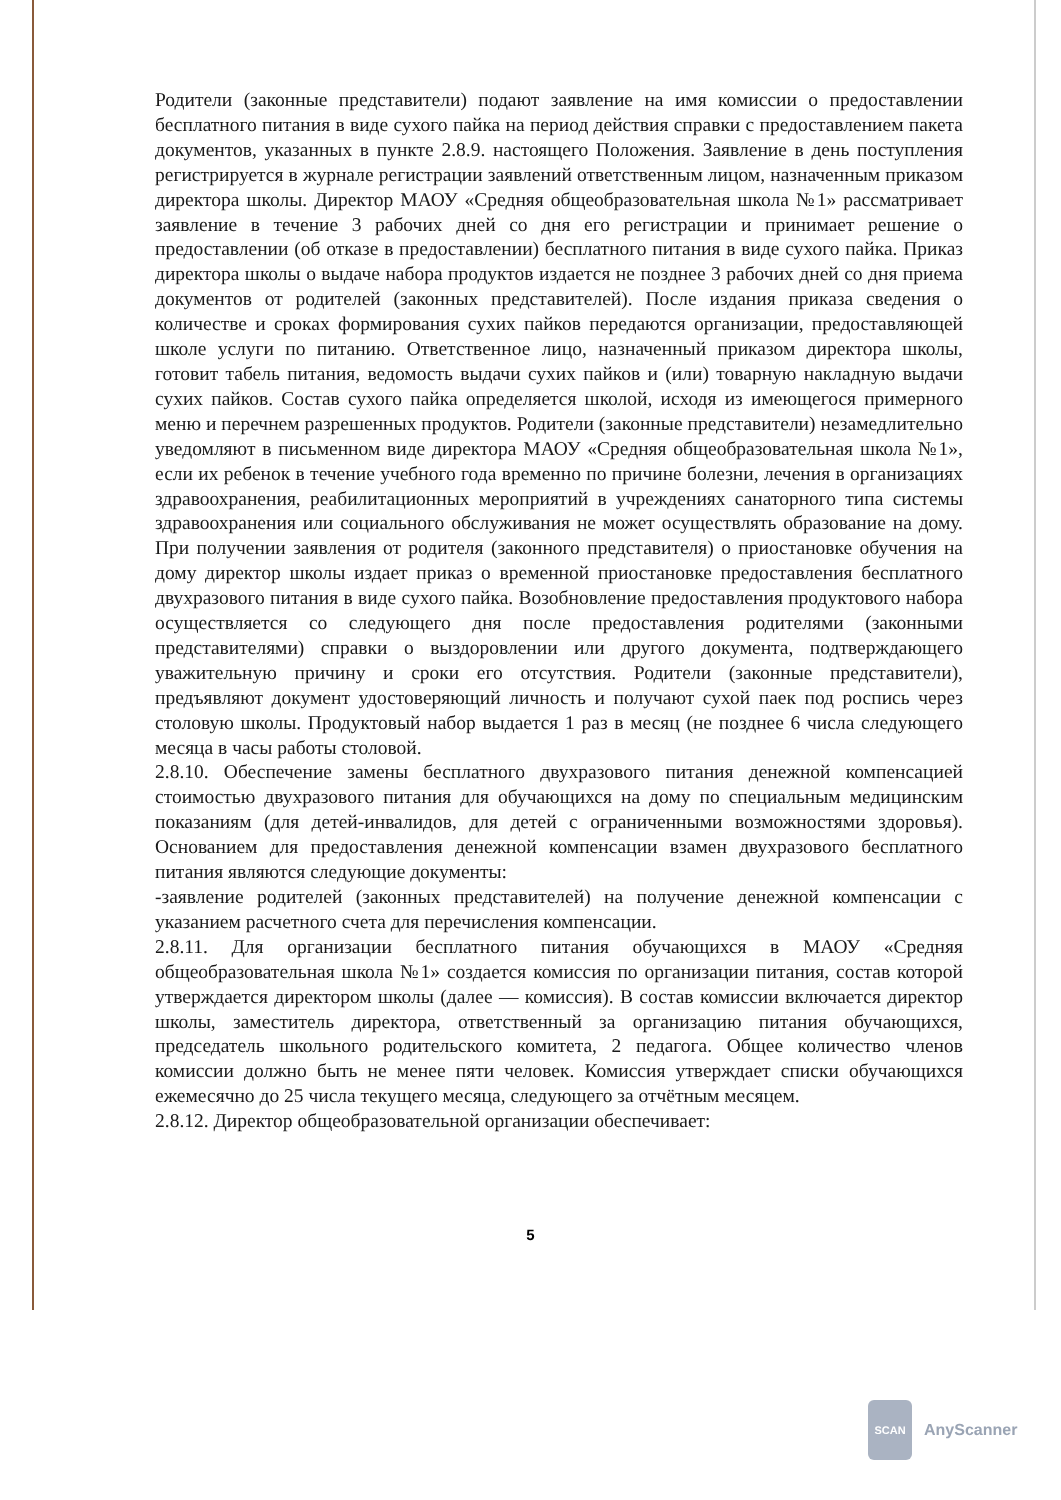Родители (законные представители) подают заявление на имя комиссии о предоставлении бесплатного питания в виде сухого пайка на период действия справки с предоставлением пакета документов, указанных в пункте 2.8.9. настоящего Положения. Заявление в день поступления регистрируется в журнале регистрации заявлений ответственным лицом, назначенным приказом директора школы. Директор МАОУ «Средняя общеобразовательная школа №1» рассматривает заявление в течение 3 рабочих дней со дня его регистрации и принимает решение о предоставлении (об отказе в предоставлении) бесплатного питания в виде сухого пайка. Приказ директора школы о выдаче набора продуктов издается не позднее 3 рабочих дней со дня приема документов от родителей (законных представителей). После издания приказа сведения о количестве и сроках формирования сухих пайков передаются организации, предоставляющей школе услуги по питанию. Ответственное лицо, назначенный приказом директора школы, готовит табель питания, ведомость выдачи сухих пайков и (или) товарную накладную выдачи сухих пайков. Состав сухого пайка определяется школой, исходя из имеющегося примерного меню и перечнем разрешенных продуктов. Родители (законные представители) незамедлительно уведомляют в письменном виде директора МАОУ «Средняя общеобразовательная школа №1», если их ребенок в течение учебного года временно по причине болезни, лечения в организациях здравоохранения, реабилитационных мероприятий в учреждениях санаторного типа системы здравоохранения или социального обслуживания не может осуществлять образование на дому. При получении заявления от родителя (законного представителя) о приостановке обучения на дому директор школы издает приказ о временной приостановке предоставления бесплатного двухразового питания в виде сухого пайка. Возобновление предоставления продуктового набора осуществляется со следующего дня после предоставления родителями (законными представителями) справки о выздоровлении или другого документа, подтверждающего уважительную причину и сроки его отсутствия. Родители (законные представители), предъявляют документ удостоверяющий личность и получают сухой паек под роспись через столовую школы. Продуктовый набор выдается 1 раз в месяц (не позднее 6 числа следующего месяца в часы работы столовой.
2.8.10. Обеспечение замены бесплатного двухразового питания денежной компенсацией стоимостью двухразового питания для обучающихся на дому по специальным медицинским показаниям (для детей-инвалидов, для детей с ограниченными возможностями здоровья). Основанием для предоставления денежной компенсации взамен двухразового бесплатного питания являются следующие документы:
-заявление родителей (законных представителей) на получение денежной компенсации с указанием расчетного счета для перечисления компенсации.
2.8.11. Для организации бесплатного питания обучающихся в МАОУ «Средняя общеобразовательная школа №1» создается комиссия по организации питания, состав которой утверждается директором школы (далее — комиссия). В состав комиссии включается директор школы, заместитель директора, ответственный за организацию питания обучающихся, председатель школьного родительского комитета, 2 педагога. Общее количество членов комиссии должно быть не менее пяти человек. Комиссия утверждает списки обучающихся ежемесячно до 25 числа текущего месяца, следующего за отчётным месяцем.
2.8.12. Директор общеобразовательной организации обеспечивает:
5
SCAN
AnyScanner